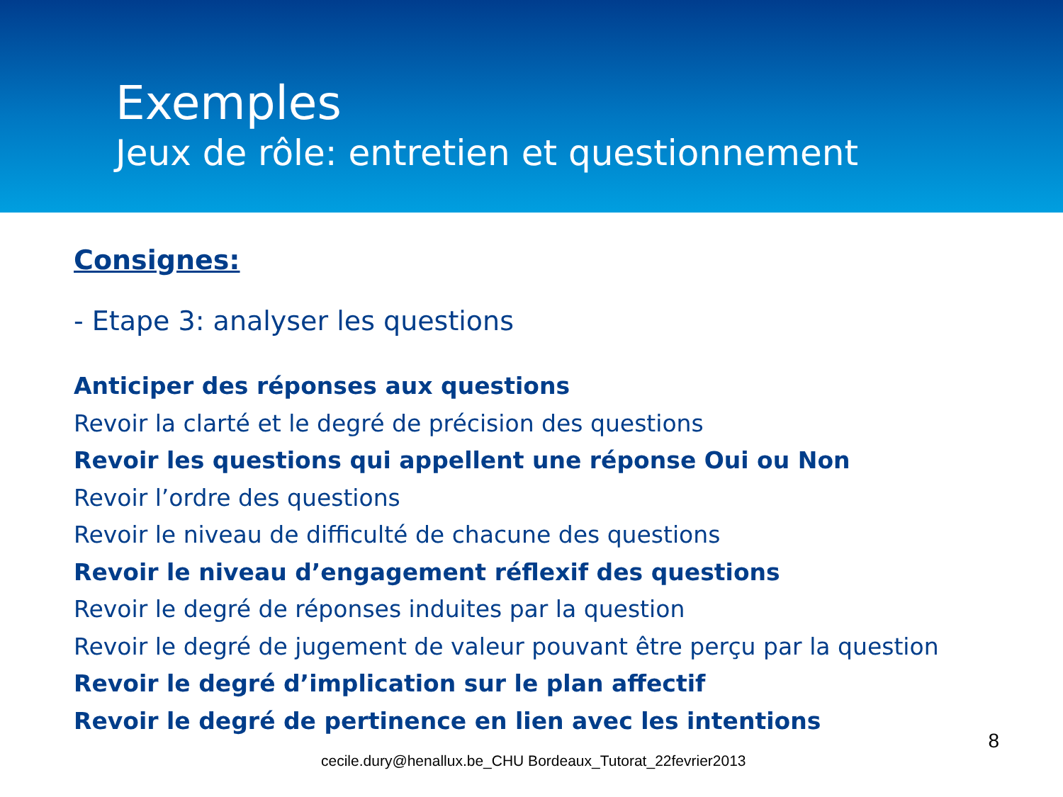Exemples
Jeux de rôle: entretien et questionnement
Consignes:
- Etape 3: analyser les questions
Anticiper des réponses aux questions
Revoir la clarté et le degré de précision des questions
Revoir les questions qui appellent une réponse Oui ou Non
Revoir l’ordre des questions
Revoir le niveau de difficulté de chacune des questions
Revoir le niveau d’engagement réflexif des questions
Revoir le degré de réponses induites par la question
Revoir le degré de jugement de valeur pouvant être perçu par la question
Revoir le degré d’implication sur le plan affectif
Revoir le degré de pertinence en lien avec les intentions
cecile.dury@henallux.be_CHU Bordeaux_Tutorat_22fevrier2013 8